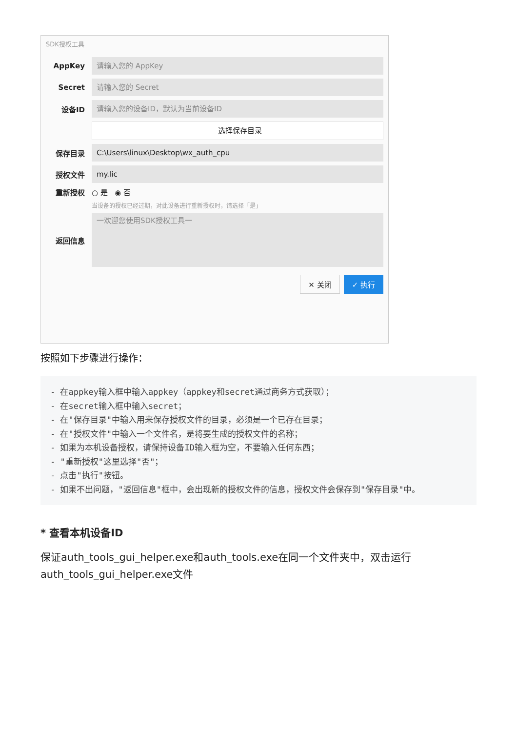SDK授权工具
AppKey
请输入您的 AppKey
Secret
请输入您的 Secret
设备ID
请输入您的设备ID，默认为当前设备ID
选择保存目录
保存目录
C:\Users\linux\Desktop\wx_auth_cpu
授权文件
my.lic
重新授权 ○ 是 ◉ 否
当设备的授权已经过期，对此设备进行重新授权时，请选择「是」
返回信息
一欢迎您使用SDK授权工具一
✕ 关闭 ✓ 执行
按照如下步骤进行操作：
- 在appkey输入框中输入appkey（appkey和secret通过商务方式获取）；
- 在secret输入框中输入secret；
- 在"保存目录"中输入用来保存授权文件的目录，必须是一个已存在目录；
- 在"授权文件"中输入一个文件名，是将要生成的授权文件的名称；
- 如果为本机设备授权，请保持设备ID输入框为空，不要输入任何东西；
- "重新授权"这里选择"否"；
- 点击"执行"按钮。
- 如果不出问题，"返回信息"框中，会出现新的授权文件的信息，授权文件会保存到"保存目录"中。
* 查看本机设备ID
保证auth_tools_gui_helper.exe和auth_tools.exe在同一个文件夹中，双击运行auth_tools_gui_helper.exe文件